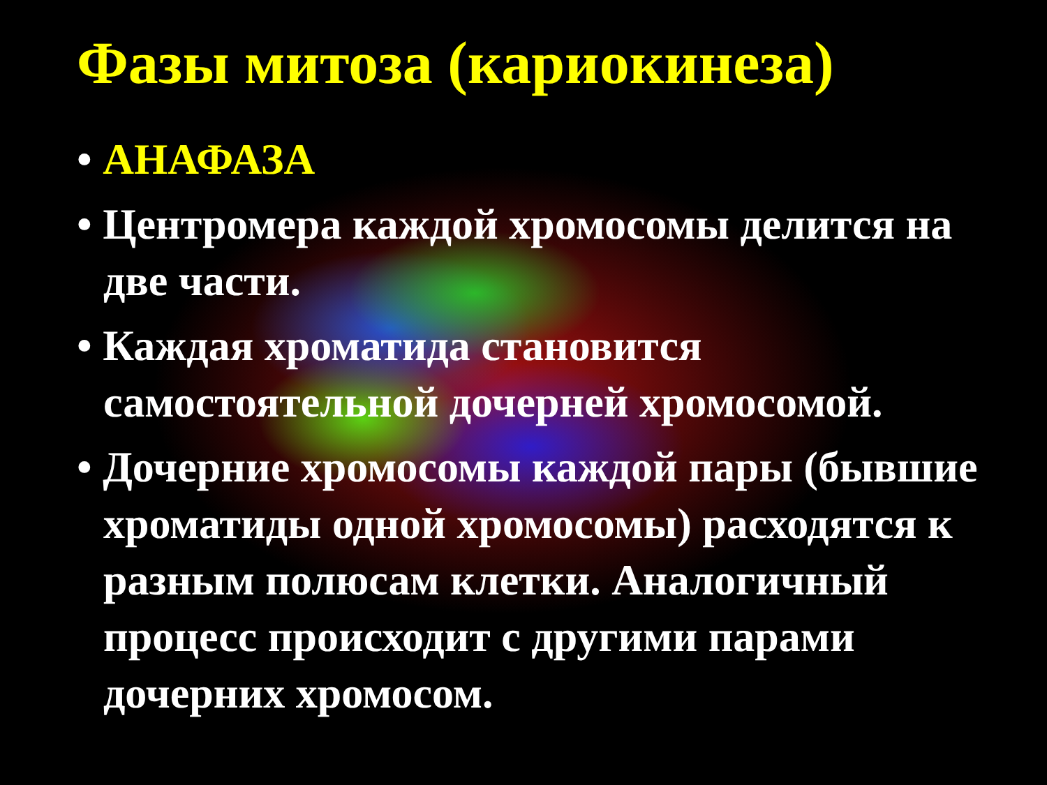Фазы митоза (кариокинеза)
• АНАФАЗА
• Центромера каждой хромосомы делится на две части.
• Каждая хроматида становится самостоятельной дочерней хромосомой.
• Дочерние хромосомы каждой пары (бывшие хроматиды одной хромосомы) расходятся к разным полюсам клетки. Аналогичный процесс происходит с другими парами дочерних хромосом.